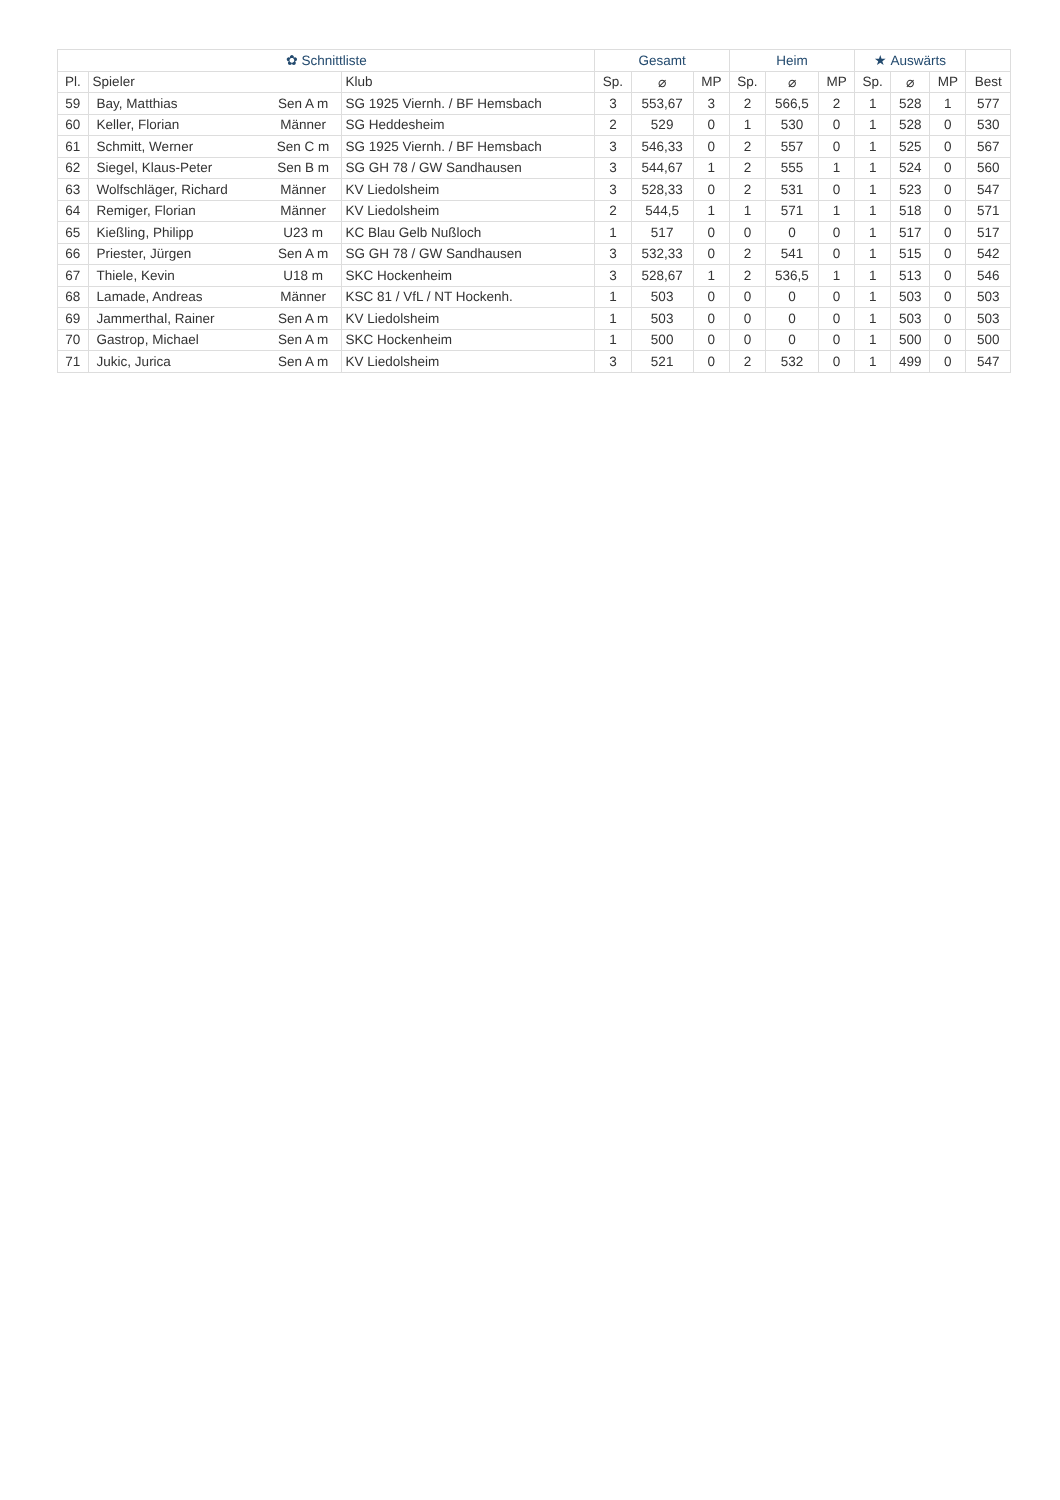| ✿ Schnittliste | | | | Gesamt | | | Heim | | | ★ Auswärts | | | |
| --- | --- | --- | --- | --- | --- | --- | --- | --- | --- | --- | --- | --- | --- |
| Pl. | Spieler | | Klub | Sp. | ⌀ | MP | Sp. | ⌀ | MP | Sp. | ⌀ | MP | Best |
| 59 | Bay, Matthias | Sen A m | SG 1925 Viernh. / BF Hemsbach | 3 | 553,67 | 3 | 2 | 566,5 | 2 | 1 | 528 | 1 | 577 |
| 60 | Keller, Florian | Männer | SG Heddesheim | 2 | 529 | 0 | 1 | 530 | 0 | 1 | 528 | 0 | 530 |
| 61 | Schmitt, Werner | Sen C m | SG 1925 Viernh. / BF Hemsbach | 3 | 546,33 | 0 | 2 | 557 | 0 | 1 | 525 | 0 | 567 |
| 62 | Siegel, Klaus-Peter | Sen B m | SG GH 78 / GW Sandhausen | 3 | 544,67 | 1 | 2 | 555 | 1 | 1 | 524 | 0 | 560 |
| 63 | Wolfschläger, Richard | Männer | KV Liedolsheim | 3 | 528,33 | 0 | 2 | 531 | 0 | 1 | 523 | 0 | 547 |
| 64 | Remiger, Florian | Männer | KV Liedolsheim | 2 | 544,5 | 1 | 1 | 571 | 1 | 1 | 518 | 0 | 571 |
| 65 | Kießling, Philipp | U23 m | KC Blau Gelb Nußloch | 1 | 517 | 0 | 0 | 0 | 0 | 1 | 517 | 0 | 517 |
| 66 | Priester, Jürgen | Sen A m | SG GH 78 / GW Sandhausen | 3 | 532,33 | 0 | 2 | 541 | 0 | 1 | 515 | 0 | 542 |
| 67 | Thiele, Kevin | U18 m | SKC Hockenheim | 3 | 528,67 | 1 | 2 | 536,5 | 1 | 1 | 513 | 0 | 546 |
| 68 | Lamade, Andreas | Männer | KSC 81 / VfL / NT Hockenh. | 1 | 503 | 0 | 0 | 0 | 0 | 1 | 503 | 0 | 503 |
| 69 | Jammerthal, Rainer | Sen A m | KV Liedolsheim | 1 | 503 | 0 | 0 | 0 | 0 | 1 | 503 | 0 | 503 |
| 70 | Gastrop, Michael | Sen A m | SKC Hockenheim | 1 | 500 | 0 | 0 | 0 | 0 | 1 | 500 | 0 | 500 |
| 71 | Jukic, Jurica | Sen A m | KV Liedolsheim | 3 | 521 | 0 | 2 | 532 | 0 | 1 | 499 | 0 | 547 |